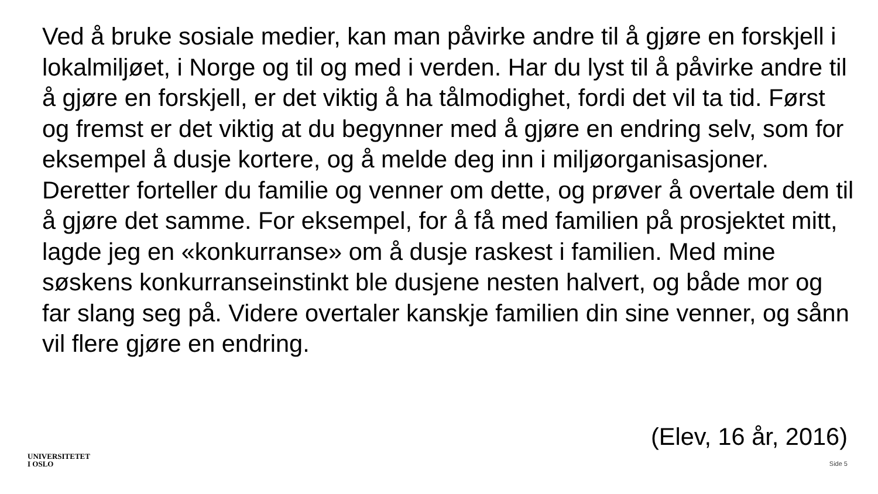Ved å bruke sosiale medier, kan man påvirke andre til å gjøre en forskjell i lokalmiljøet, i Norge og til og med i verden. Har du lyst til å påvirke andre til å gjøre en forskjell, er det viktig å ha tålmodighet, fordi det vil ta tid. Først og fremst er det viktig at du begynner med å gjøre en endring selv, som for eksempel å dusje kortere, og å melde deg inn i miljøorganisasjoner. Deretter forteller du familie og venner om dette, og prøver å overtale dem til å gjøre det samme. For eksempel, for å få med familien på prosjektet mitt, lagde jeg en «konkurranse» om å dusje raskest i familien. Med mine søskens konkurranseinstinkt ble dusjene nesten halvert, og både mor og far slang seg på. Videre overtaler kanskje familien din sine venner, og sånn vil flere gjøre en endring.
(Elev, 16 år, 2016)
UNIVERSITETET
I OSLO
Side 5